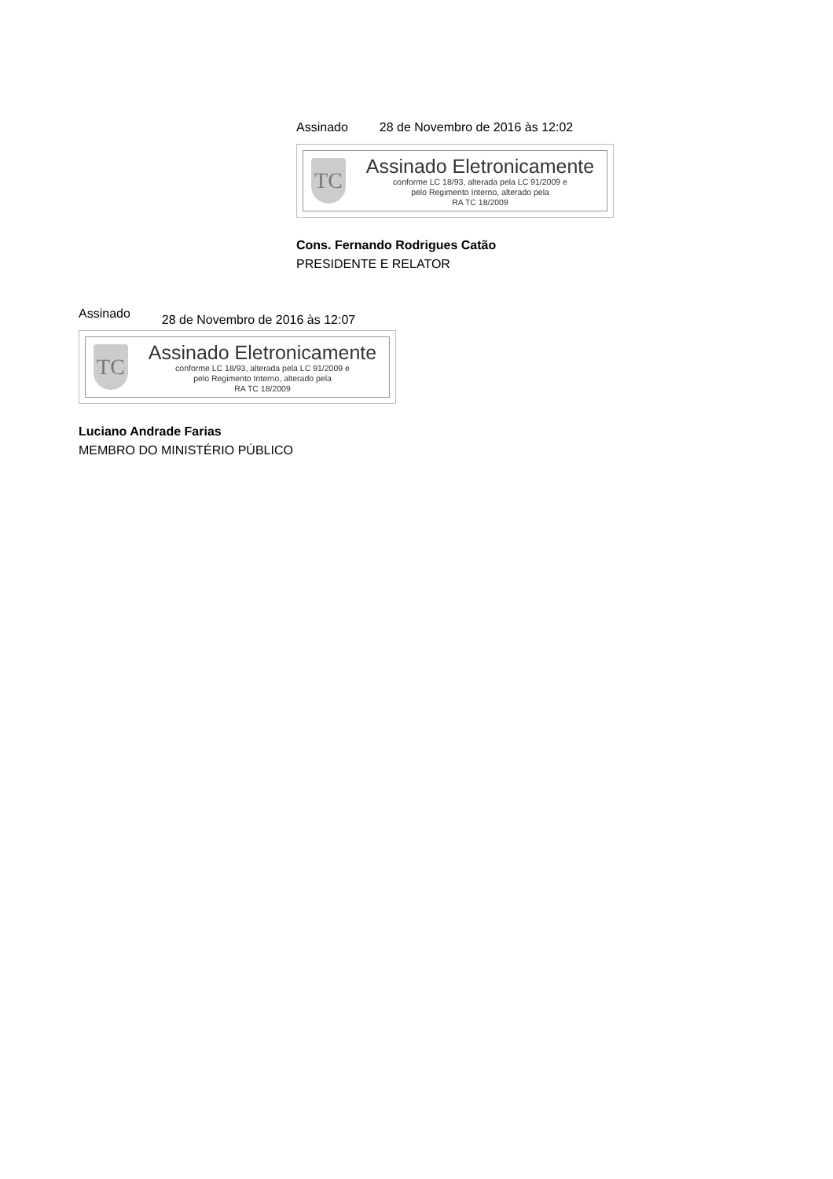Assinado 28 de Novembro de 2016 às 12:02
TC
Assinado Eletronicamente
conforme LC 18/93, alterada pela LC 91/2009 e
pelo Regimento Interno, alterado pela
RA TC 18/2009
Cons. Fernando Rodrigues Catão
PRESIDENTE E RELATOR
Assinado 28 de Novembro de 2016 às 12:07
TC
Assinado Eletronicamente
conforme LC 18/93, alterada pela LC 91/2009 e
pelo Regimento Interno, alterado pela
RA TC 18/2009
Luciano Andrade Farias
MEMBRO DO MINISTÉRIO PÚBLICO